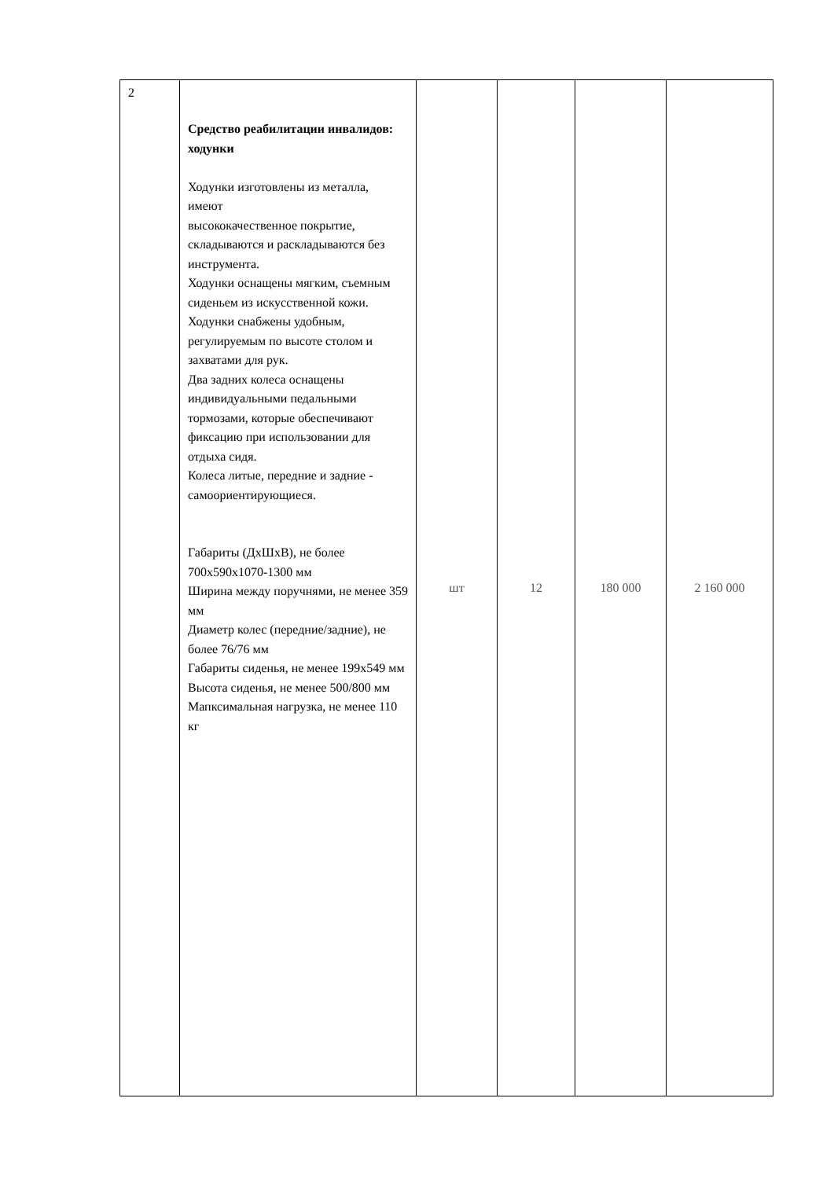| 2 | Средство реабилитации инвалидов: ходунки Ходунки изготовлены из металла, имеют высококачественное покрытие, складываются и раскладываются без инструмента. Ходунки оснащены мягким, съемным сиденьем из искусственной кожи. Ходунки снабжены удобным, регулируемым по высоте столом и захватами для рук. Два задних колеса оснащены индивидуальными педальными тормозами, которые обеспечивают фиксацию при использовании для отдыха сидя. Колеса литые, передние и задние - самоориентирующиеся. Габариты (ДхШхВ), не более 700х590х1070-1300 мм Ширина между поручнями, не менее 359 мм Диаметр колес (передние/задние), не более 76/76 мм Габариты сиденья, не менее 199х549 мм Высота сиденья, не менее 500/800 мм Мапксимальная нагрузка, не менее 110 кг | шт | 12 | 180 000 | 2 160 000 |